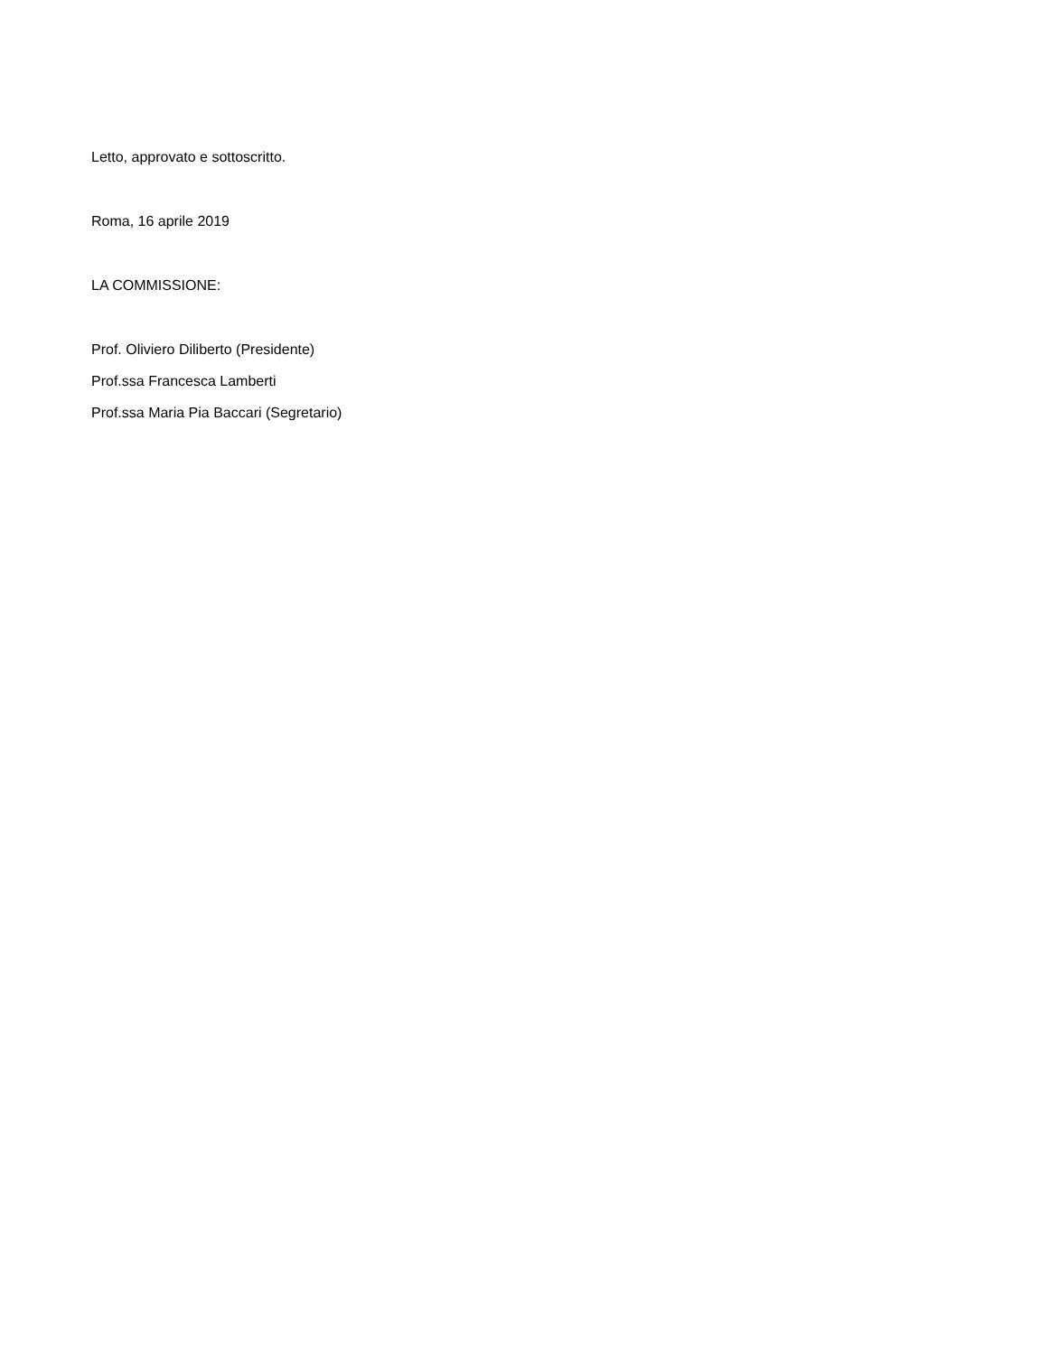Letto, approvato e sottoscritto.
Roma, 16 aprile 2019
LA COMMISSIONE:
Prof. Oliviero Diliberto (Presidente)
Prof.ssa Francesca Lamberti
Prof.ssa Maria Pia Baccari (Segretario)